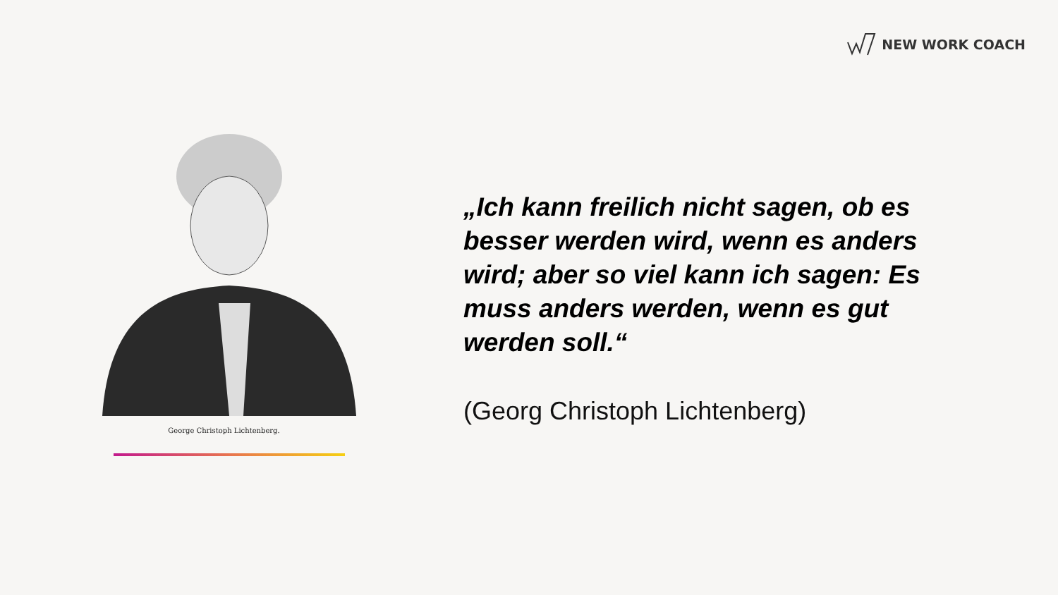NEW WORK COACH
George Christoph Lichtenberg.
„Ich kann freilich nicht sagen, ob es besser werden wird, wenn es anders wird; aber so viel kann ich sagen: Es muss anders werden, wenn es gut werden soll.“
(Georg Christoph Lichtenberg)